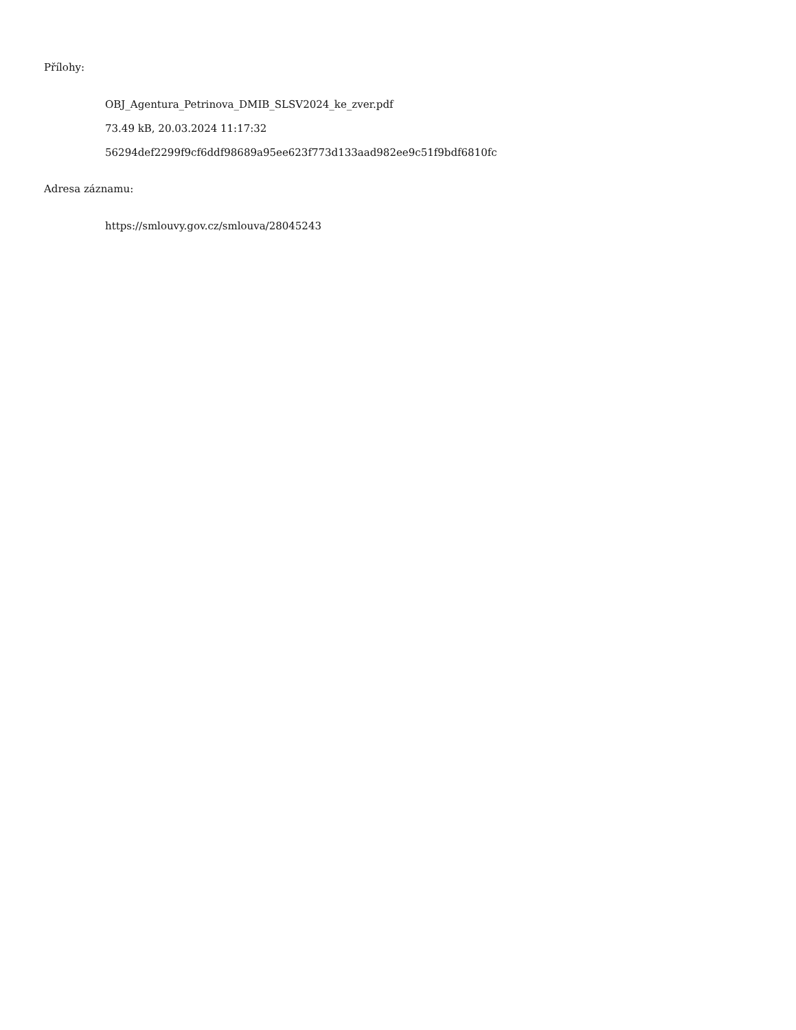Přílohy:
OBJ_Agentura_Petrinova_DMIB_SLSV2024_ke_zver.pdf
73.49 kB, 20.03.2024 11:17:32
56294def2299f9cf6ddf98689a95ee623f773d133aad982ee9c51f9bdf6810fc
Adresa záznamu:
https://smlouvy.gov.cz/smlouva/28045243